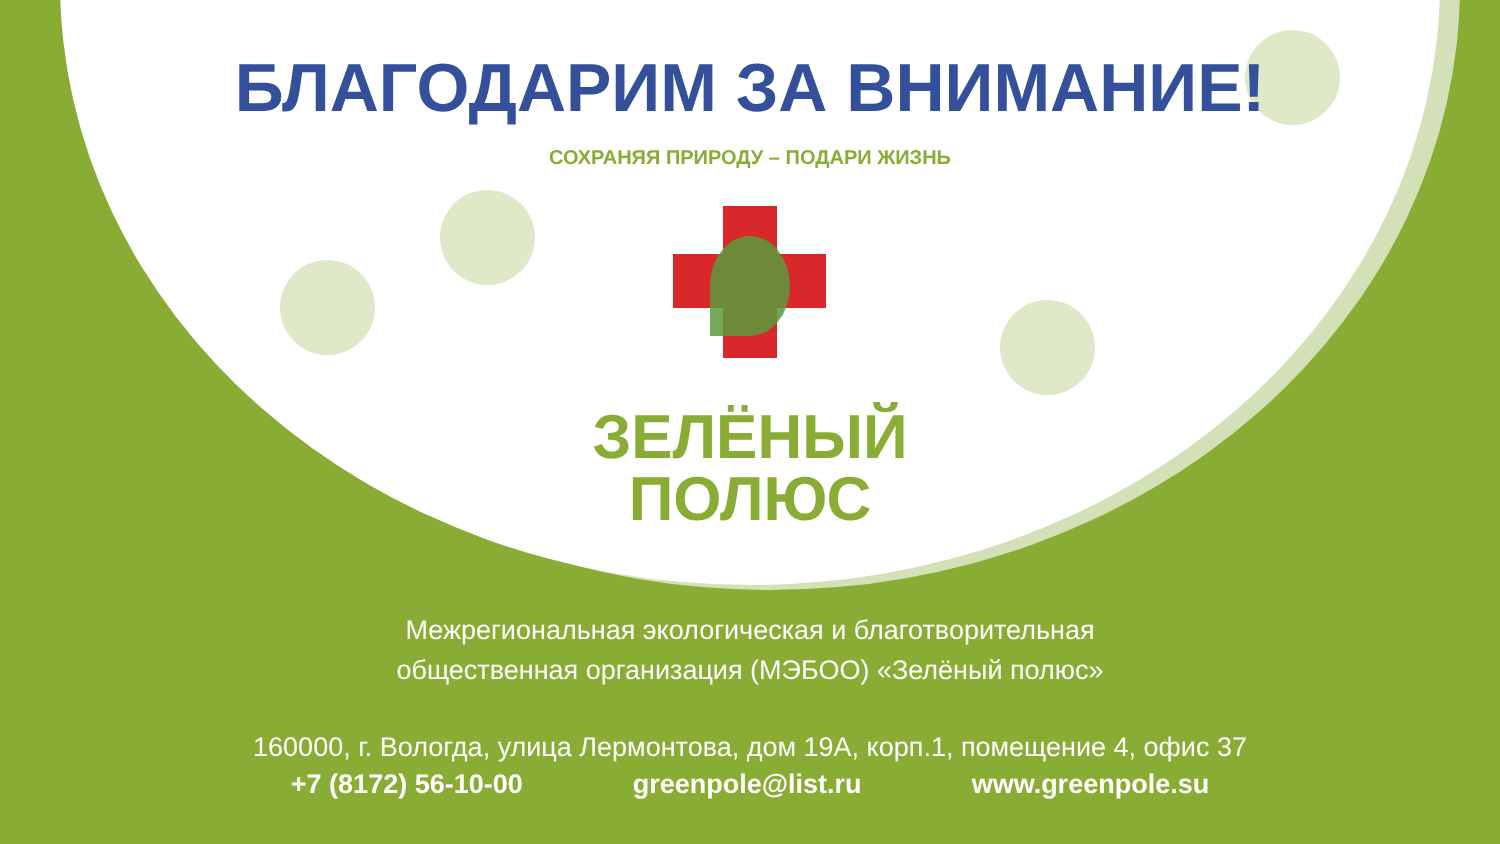БЛАГОДАРИМ ЗА ВНИМАНИЕ!
СОХРАНЯЯ ПРИРОДУ – ПОДАРИ ЖИЗНЬ
ЗЕЛЁНЫЙ
ПОЛЮС
Межрегиональная экологическая и благотворительная
общественная организация (МЭБОО) «Зелёный полюс»
160000, г. Вологда, улица Лермонтова, дом 19А, корп.1, помещение 4, офис 37
+7 (8172) 56-10-00 greenpole@list.ru www.greenpole.su